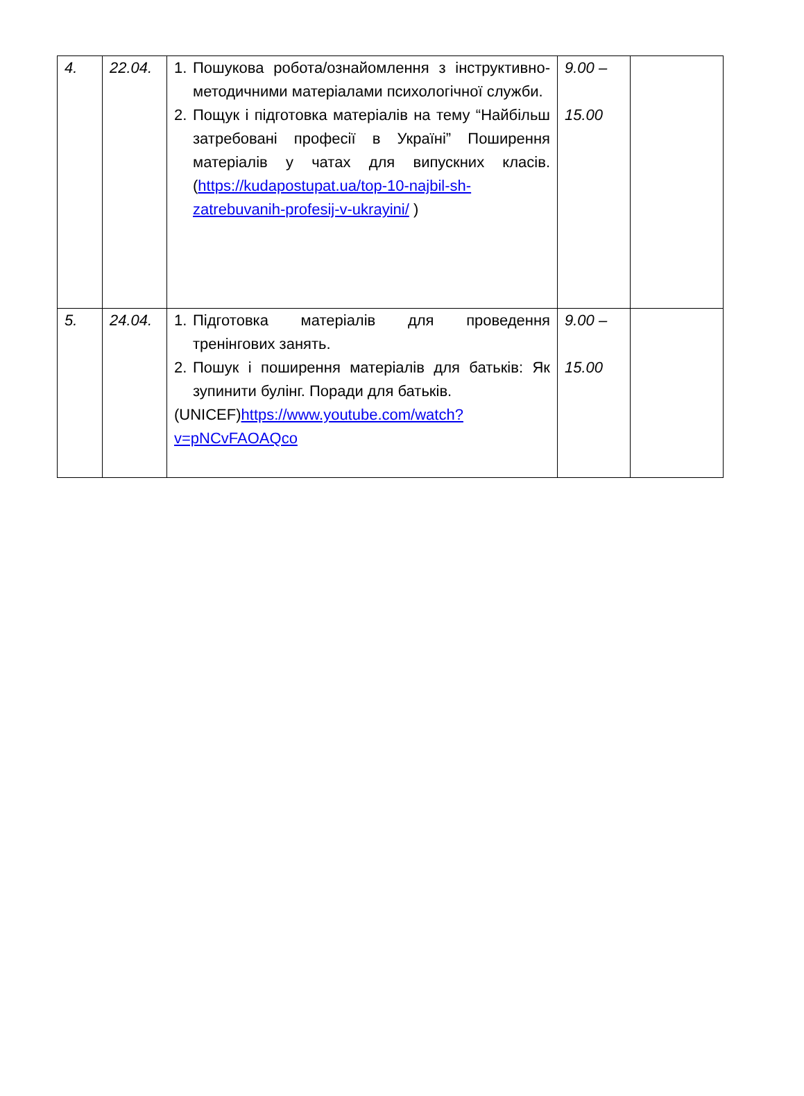| 4. | 22.04. | 1. Пошукова робота/ознайомлення з інструктивно-методичними матеріалами психологічної служби. 2. Пощук і підготовка матеріалів на тему “Найбільш затребовані професії в Україні” Поширення матеріалів у чатах для випускних класів. ( https://kudapostupat.ua/top-10-najbil-sh-zatrebuvanih-profesij-v-ukrayini/ ) | 9.00 – 15.00 | |
| 5. | 24.04. | 1. Підготовка матеріалів для проведення тренінгових занять. 2. Пошук і поширення матеріалів для батьків: Як зупинити булінг. Поради для батьків. (UNICEF) https://www.youtube.com/watch?v=pNCvFAOAQco | 9.00 – 15.00 | |